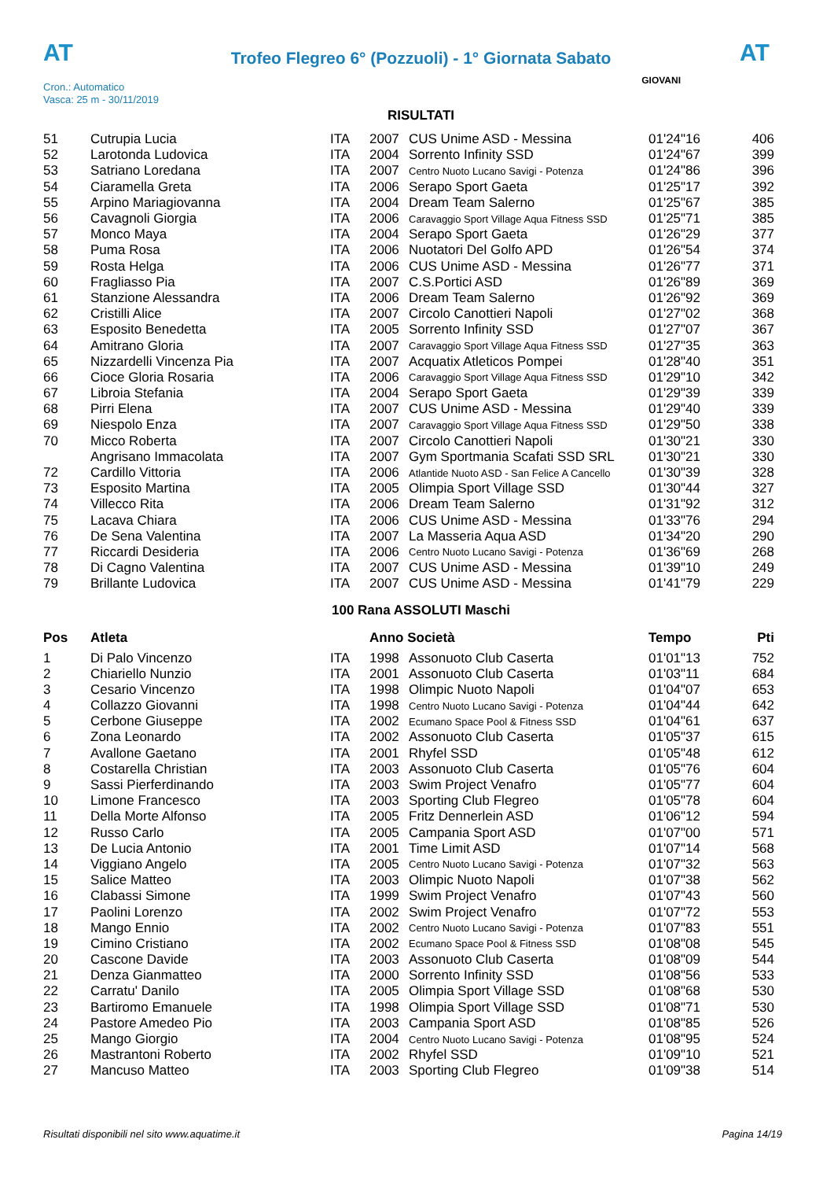AT
Trofeo Flegreo 6° (Pozzuoli) - 1° Giornata Sabato
AT
Cron.: Automatico
Vasca: 25 m - 30/11/2019
GIOVANI
RISULTATI
| 51 | Cutrupia Lucia | ITA | 2007 | CUS Unime ASD - Messina | 01'24"16 | 406 |
| 52 | Larotonda Ludovica | ITA | 2004 | Sorrento Infinity SSD | 01'24"67 | 399 |
| 53 | Satriano Loredana | ITA | 2007 | Centro Nuoto Lucano Savigi - Potenza | 01'24"86 | 396 |
| 54 | Ciaramella Greta | ITA | 2006 | Serapo Sport Gaeta | 01'25"17 | 392 |
| 55 | Arpino Mariagiovanna | ITA | 2004 | Dream Team Salerno | 01'25"67 | 385 |
| 56 | Cavagnoli Giorgia | ITA | 2006 | Caravaggio Sport Village Aqua Fitness SSD | 01'25"71 | 385 |
| 57 | Monco Maya | ITA | 2004 | Serapo Sport Gaeta | 01'26"29 | 377 |
| 58 | Puma Rosa | ITA | 2006 | Nuotatori Del Golfo APD | 01'26"54 | 374 |
| 59 | Rosta Helga | ITA | 2006 | CUS Unime ASD - Messina | 01'26"77 | 371 |
| 60 | Fragliasso Pia | ITA | 2007 | C.S.Portici ASD | 01'26"89 | 369 |
| 61 | Stanzione Alessandra | ITA | 2006 | Dream Team Salerno | 01'26"92 | 369 |
| 62 | Cristilli Alice | ITA | 2007 | Circolo Canottieri Napoli | 01'27"02 | 368 |
| 63 | Esposito Benedetta | ITA | 2005 | Sorrento Infinity SSD | 01'27"07 | 367 |
| 64 | Amitrano Gloria | ITA | 2007 | Caravaggio Sport Village Aqua Fitness SSD | 01'27"35 | 363 |
| 65 | Nizzardelli Vincenza Pia | ITA | 2007 | Acquatix Atleticos Pompei | 01'28"40 | 351 |
| 66 | Cioce Gloria Rosaria | ITA | 2006 | Caravaggio Sport Village Aqua Fitness SSD | 01'29"10 | 342 |
| 67 | Libroia Stefania | ITA | 2004 | Serapo Sport Gaeta | 01'29"39 | 339 |
| 68 | Pirri Elena | ITA | 2007 | CUS Unime ASD - Messina | 01'29"40 | 339 |
| 69 | Niespolo Enza | ITA | 2007 | Caravaggio Sport Village Aqua Fitness SSD | 01'29"50 | 338 |
| 70 | Micco Roberta | ITA | 2007 | Circolo Canottieri Napoli | 01'30"21 | 330 |
| | Angrisano Immacolata | ITA | 2007 | Gym Sportmania Scafati SSD SRL | 01'30"21 | 330 |
| 72 | Cardillo Vittoria | ITA | 2006 | Atlantide Nuoto ASD - San Felice A Cancello | 01'30"39 | 328 |
| 73 | Esposito Martina | ITA | 2005 | Olimpia Sport Village SSD | 01'30"44 | 327 |
| 74 | Villecco Rita | ITA | 2006 | Dream Team Salerno | 01'31"92 | 312 |
| 75 | Lacava Chiara | ITA | 2006 | CUS Unime ASD - Messina | 01'33"76 | 294 |
| 76 | De Sena Valentina | ITA | 2007 | La Masseria Aqua ASD | 01'34"20 | 290 |
| 77 | Riccardi Desideria | ITA | 2006 | Centro Nuoto Lucano Savigi - Potenza | 01'36"69 | 268 |
| 78 | Di Cagno Valentina | ITA | 2007 | CUS Unime ASD - Messina | 01'39"10 | 249 |
| 79 | Brillante Ludovica | ITA | 2007 | CUS Unime ASD - Messina | 01'41"79 | 229 |
100 Rana ASSOLUTI Maschi
| Pos | Atleta | | Anno Società | | Tempo | Pti |
| --- | --- | --- | --- | --- | --- | --- |
| 1 | Di Palo Vincenzo | ITA | 1998 | Assonuoto Club Caserta | 01'01"13 | 752 |
| 2 | Chiariello Nunzio | ITA | 2001 | Assonuoto Club Caserta | 01'03"11 | 684 |
| 3 | Cesario Vincenzo | ITA | 1998 | Olimpic Nuoto Napoli | 01'04"07 | 653 |
| 4 | Collazzo Giovanni | ITA | 1998 | Centro Nuoto Lucano Savigi - Potenza | 01'04"44 | 642 |
| 5 | Cerbone Giuseppe | ITA | 2002 | Ecumano Space Pool & Fitness SSD | 01'04"61 | 637 |
| 6 | Zona Leonardo | ITA | 2002 | Assonuoto Club Caserta | 01'05"37 | 615 |
| 7 | Avallone Gaetano | ITA | 2001 | Rhyfel SSD | 01'05"48 | 612 |
| 8 | Costarella Christian | ITA | 2003 | Assonuoto Club Caserta | 01'05"76 | 604 |
| 9 | Sassi Pierferdinando | ITA | 2003 | Swim Project Venafro | 01'05"77 | 604 |
| 10 | Limone Francesco | ITA | 2003 | Sporting Club Flegreo | 01'05"78 | 604 |
| 11 | Della Morte Alfonso | ITA | 2005 | Fritz Dennerlein ASD | 01'06"12 | 594 |
| 12 | Russo Carlo | ITA | 2005 | Campania Sport ASD | 01'07"00 | 571 |
| 13 | De Lucia Antonio | ITA | 2001 | Time Limit ASD | 01'07"14 | 568 |
| 14 | Viggiano Angelo | ITA | 2005 | Centro Nuoto Lucano Savigi - Potenza | 01'07"32 | 563 |
| 15 | Salice Matteo | ITA | 2003 | Olimpic Nuoto Napoli | 01'07"38 | 562 |
| 16 | Clabassi Simone | ITA | 1999 | Swim Project Venafro | 01'07"43 | 560 |
| 17 | Paolini Lorenzo | ITA | 2002 | Swim Project Venafro | 01'07"72 | 553 |
| 18 | Mango Ennio | ITA | 2002 | Centro Nuoto Lucano Savigi - Potenza | 01'07"83 | 551 |
| 19 | Cimino Cristiano | ITA | 2002 | Ecumano Space Pool & Fitness SSD | 01'08"08 | 545 |
| 20 | Cascone Davide | ITA | 2003 | Assonuoto Club Caserta | 01'08"09 | 544 |
| 21 | Denza Gianmatteo | ITA | 2000 | Sorrento Infinity SSD | 01'08"56 | 533 |
| 22 | Carratu' Danilo | ITA | 2005 | Olimpia Sport Village SSD | 01'08"68 | 530 |
| 23 | Bartiromo Emanuele | ITA | 1998 | Olimpia Sport Village SSD | 01'08"71 | 530 |
| 24 | Pastore Amedeo Pio | ITA | 2003 | Campania Sport ASD | 01'08"85 | 526 |
| 25 | Mango Giorgio | ITA | 2004 | Centro Nuoto Lucano Savigi - Potenza | 01'08"95 | 524 |
| 26 | Mastrantoni Roberto | ITA | 2002 | Rhyfel SSD | 01'09"10 | 521 |
| 27 | Mancuso Matteo | ITA | 2003 | Sporting Club Flegreo | 01'09"38 | 514 |
Risultati disponibili nel sito www.aquatime.it Pagina 14/19